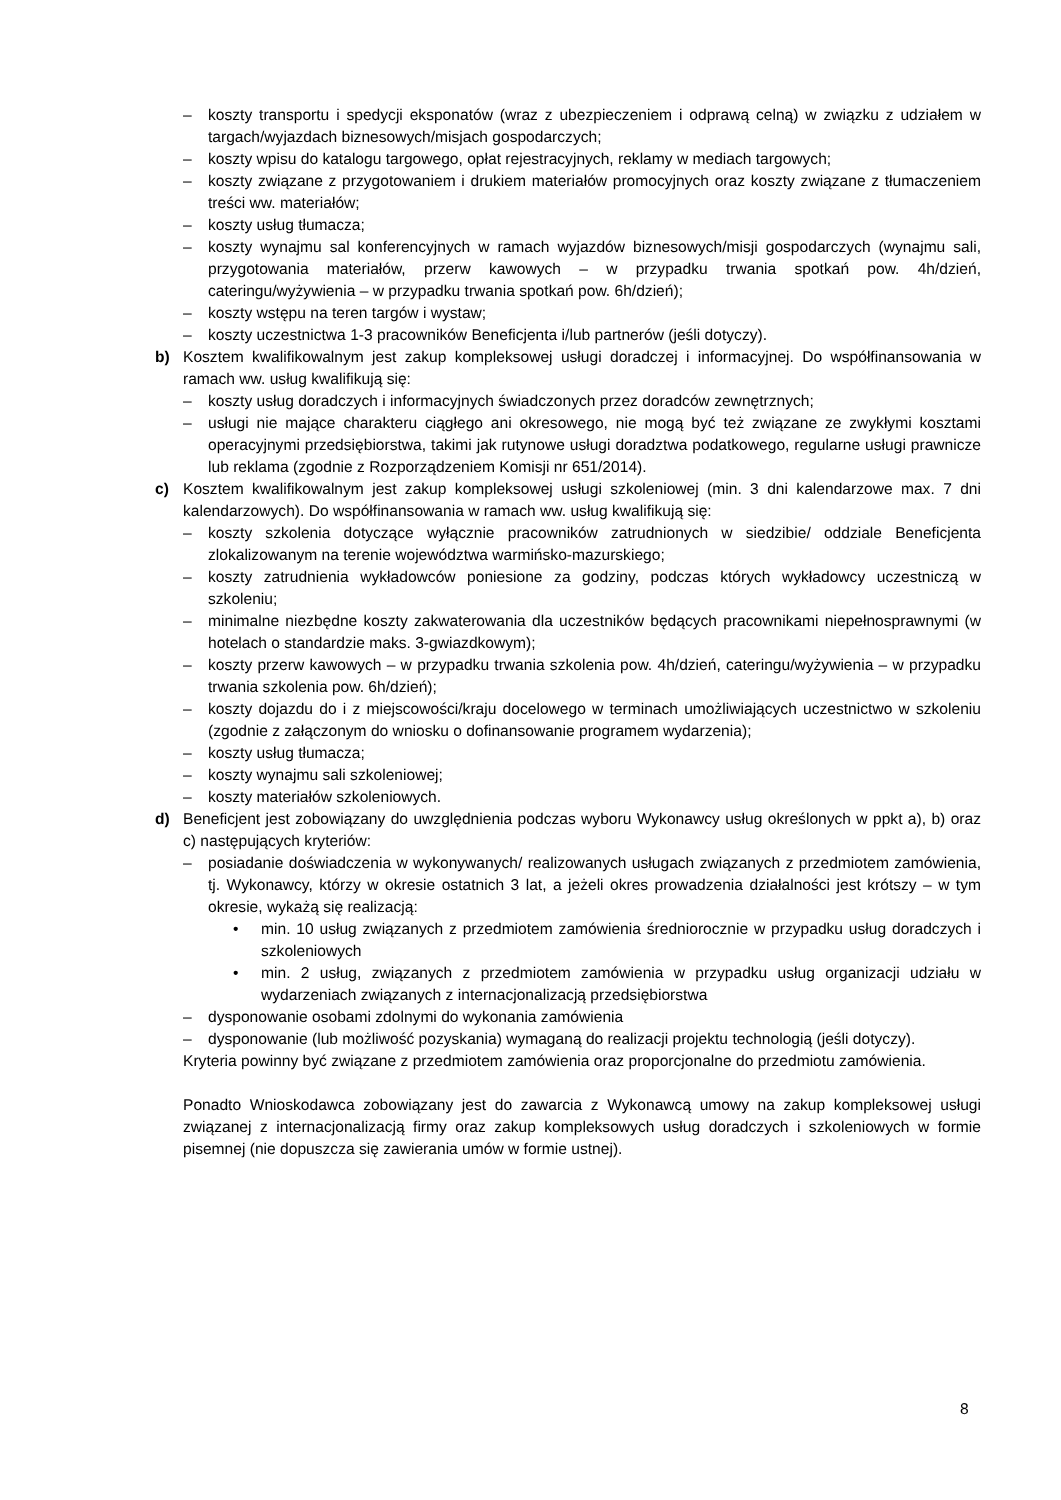– koszty transportu i spedycji eksponatów (wraz z ubezpieczeniem i odprawą celną) w związku z udziałem w targach/wyjazdach biznesowych/misjach gospodarczych;
– koszty wpisu do katalogu targowego, opłat rejestracyjnych, reklamy w mediach targowych;
– koszty związane z przygotowaniem i drukiem materiałów promocyjnych oraz koszty związane z tłumaczeniem treści ww. materiałów;
– koszty usług tłumacza;
– koszty wynajmu sal konferencyjnych w ramach wyjazdów biznesowych/misji gospodarczych (wynajmu sali, przygotowania materiałów, przerw kawowych – w przypadku trwania spotkań pow. 4h/dzień, cateringu/wyżywienia – w przypadku trwania spotkań pow. 6h/dzień);
– koszty wstępu na teren targów i wystaw;
– koszty uczestnictwa 1-3 pracowników Beneficjenta i/lub partnerów (jeśli dotyczy).
b) Kosztem kwalifikowalnym jest zakup kompleksowej usługi doradczej i informacyjnej. Do współfinansowania w ramach ww. usług kwalifikują się:
– koszty usług doradczych i informacyjnych świadczonych przez doradców zewnętrznych;
– usługi nie mające charakteru ciągłego ani okresowego, nie mogą być też związane ze zwykłymi kosztami operacyjnymi przedsiębiorstwa, takimi jak rutynowe usługi doradztwa podatkowego, regularne usługi prawnicze lub reklama (zgodnie z Rozporządzeniem Komisji nr 651/2014).
c) Kosztem kwalifikowalnym jest zakup kompleksowej usługi szkoleniowej (min. 3 dni kalendarzowe max. 7 dni kalendarzowych). Do współfinansowania w ramach ww. usług kwalifikują się:
– koszty szkolenia dotyczące wyłącznie pracowników zatrudnionych w siedzibie/ oddziale Beneficjenta zlokalizowanym na terenie województwa warmińsko-mazurskiego;
– koszty zatrudnienia wykładowców poniesione za godziny, podczas których wykładowcy uczestniczą w szkoleniu;
– minimalne niezbędne koszty zakwaterowania dla uczestników będących pracownikami niepełnosprawnymi (w hotelach o standardzie maks. 3-gwiazdkowym);
– koszty przerw kawowych – w przypadku trwania szkolenia pow. 4h/dzień, cateringu/wyżywienia – w przypadku trwania szkolenia pow. 6h/dzień);
– koszty dojazdu do i z miejscowości/kraju docelowego w terminach umożliwiających uczestnictwo w szkoleniu (zgodnie z załączonym do wniosku o dofinansowanie programem wydarzenia);
– koszty usług tłumacza;
– koszty wynajmu sali szkoleniowej;
– koszty materiałów szkoleniowych.
d) Beneficjent jest zobowiązany do uwzględnienia podczas wyboru Wykonawcy usług określonych w ppkt a), b) oraz c) następujących kryteriów:
– posiadanie doświadczenia w wykonywanych/ realizowanych usługach związanych z przedmiotem zamówienia, tj. Wykonawcy, którzy w okresie ostatnich 3 lat, a jeżeli okres prowadzenia działalności jest krótszy – w tym okresie, wykażą się realizacją:
• min. 10 usług związanych z przedmiotem zamówienia średniorocznie w przypadku usług doradczych i szkoleniowych
• min. 2 usług, związanych z przedmiotem zamówienia w przypadku usług organizacji udziału w wydarzeniach związanych z internacjonalizacją przedsiębiorstwa
– dysponowanie osobami zdolnymi do wykonania zamówienia
– dysponowanie (lub możliwość pozyskania) wymaganą do realizacji projektu technologią (jeśli dotyczy).
Kryteria powinny być związane z przedmiotem zamówienia oraz proporcjonalne do przedmiotu zamówienia.
Ponadto Wnioskodawca zobowiązany jest do zawarcia z Wykonawcą umowy na zakup kompleksowej usługi związanej z internacjonalizacją firmy oraz zakup kompleksowych usług doradczych i szkoleniowych w formie pisemnej (nie dopuszcza się zawierania umów w formie ustnej).
8